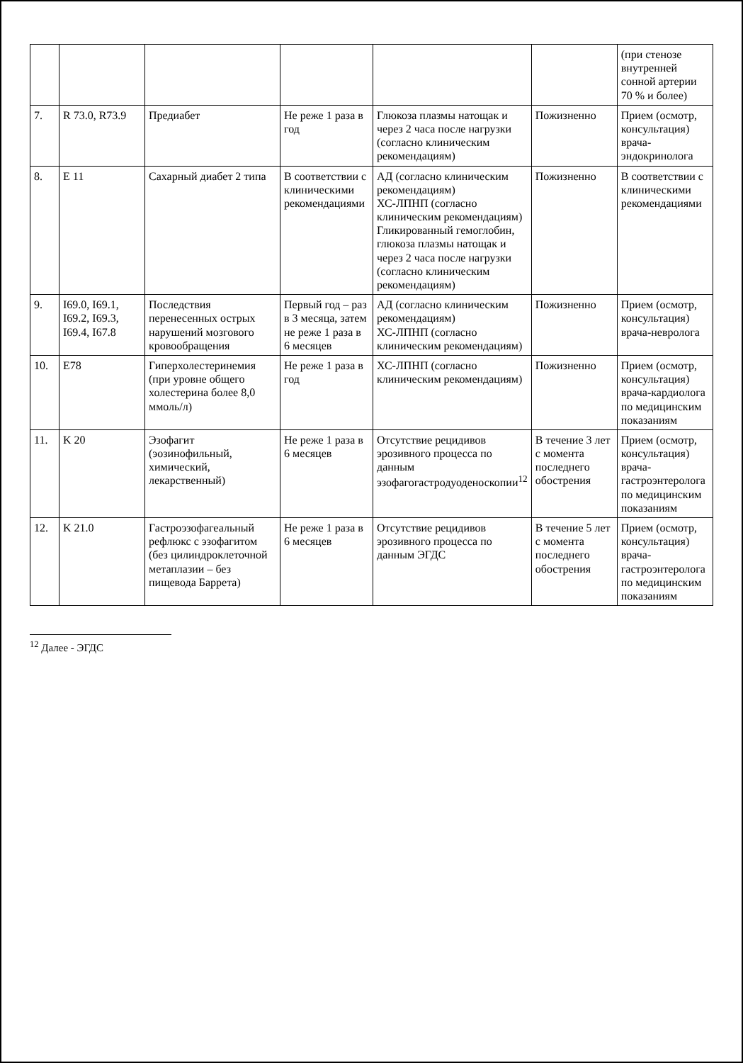| | | | | | | (при стенозе внутренней сонной артерии 70 % и более) |
| 7. | R 73.0, R73.9 | Предиабет | Не реже 1 раза в год | Глюкоза плазмы натощак и через 2 часа после нагрузки (согласно клиническим рекомендациям) | Пожизненно | Прием (осмотр, консультация) врача-эндокринолога |
| 8. | E 11 | Сахарный диабет 2 типа | В соответствии с клиническими рекомендациями | АД (согласно клиническим рекомендациям) ХС-ЛПНП (согласно клиническим рекомендациям) Гликированный гемоглобин, глюкоза плазмы натощак и через 2 часа после нагрузки (согласно клиническим рекомендациям) | Пожизненно | В соответствии с клиническими рекомендациями |
| 9. | I69.0, I69.1, I69.2, I69.3, I69.4, I67.8 | Последствия перенесенных острых нарушений мозгового кровообращения | Первый год – раз в 3 месяца, затем не реже 1 раза в 6 месяцев | АД (согласно клиническим рекомендациям) ХС-ЛПНП (согласно клиническим рекомендациям) | Пожизненно | Прием (осмотр, консультация) врача-невролога |
| 10. | E78 | Гиперхолестеринемия (при уровне общего холестерина более 8,0 ммоль/л) | Не реже 1 раза в год | ХС-ЛПНП (согласно клиническим рекомендациям) | Пожизненно | Прием (осмотр, консультация) врача-кардиолога по медицинским показаниям |
| 11. | K 20 | Эзофагит (эозинофильный, химический, лекарственный) | Не реже 1 раза в 6 месяцев | Отсутствие рецидивов эрозивного процесса по данным эзофагогастродуоденоскопии<sup>12</sup> | В течение 3 лет с момента последнего обострения | Прием (осмотр, консультация) врача-гастроэнтеролога по медицинским показаниям |
| 12. | K 21.0 | Гастроэзофагеальный рефлюкс с эзофагитом (без цилиндроклеточной метаплазии – без пищевода Баррета) | Не реже 1 раза в 6 месяцев | Отсутствие рецидивов эрозивного процесса по данным ЭГДС | В течение 5 лет с момента последнего обострения | Прием (осмотр, консультация) врача-гастроэнтеролога по медицинским показаниям |
<sup>12</sup> Далее - ЭГДС